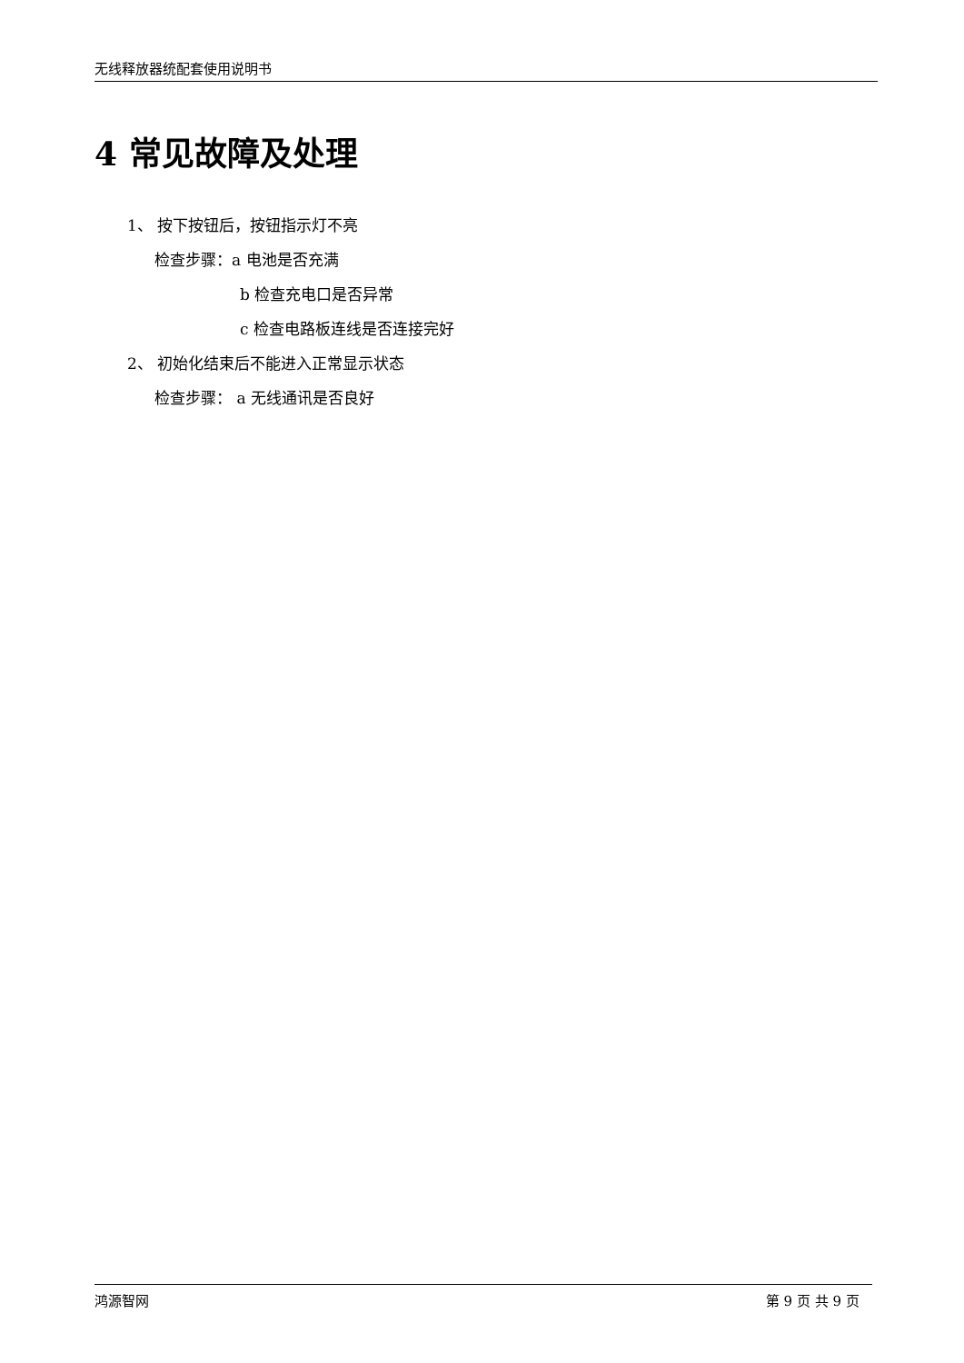无线释放器统配套使用说明书
4 常见故障及处理
1、 按下按钮后，按钮指示灯不亮
检查步骤：a 电池是否充满
b 检查充电口是否异常
c 检查电路板连线是否连接完好
2、 初始化结束后不能进入正常显示状态
检查步骤： a 无线通讯是否良好
鸿源智网 第 9 页 共 9 页